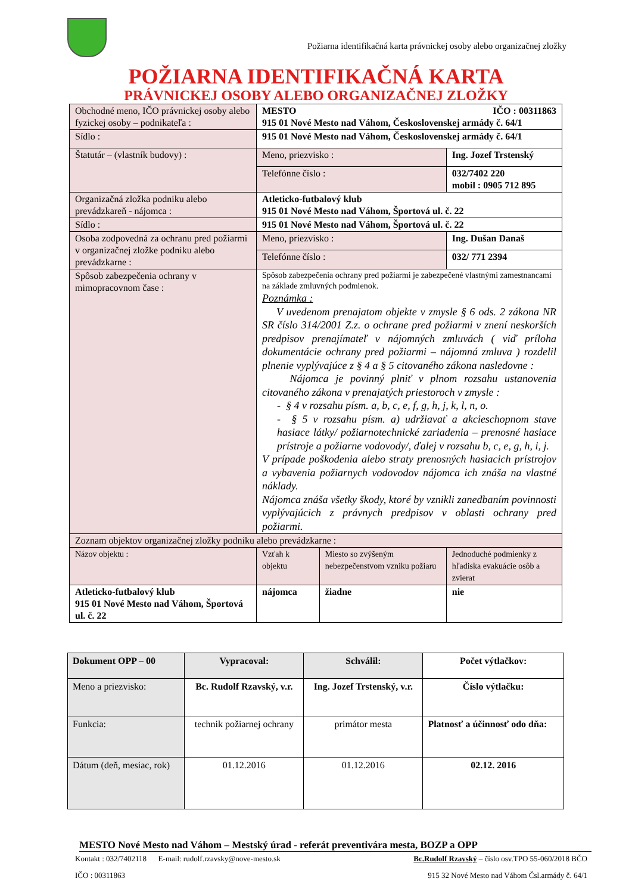Požiarna identifikačná karta právnickej osoby alebo organizačnej zložky
POŽIARNA IDENTIFIKAČNÁ KARTA
PRÁVNICKEJ OSOBY ALEBO ORGANIZAČNEJ ZLOŽKY
| Obchodné meno, IČO právnickej osoby alebo fyzickej osoby – podnikateľa : | MESTO IČO : 00311863 915 01 Nové Mesto nad Váhom, Československej armády č. 64/1 | | |
| Sídlo : | 915 01 Nové Mesto nad Váhom, Československej armády č. 64/1 | | |
| Štatutár – (vlastník budovy) : | Meno, priezvisko : | | Ing. Jozef Trstenský |
| | Telefónne číslo : | | 032/7402 220 mobil : 0905 712 895 |
| Organizačná zložka podniku alebo prevádzkareň - nájomca : | Atleticko-futbalový klub 915 01 Nové Mesto nad Váhom, Športová ul. č. 22 | | |
| Sídlo : | 915 01 Nové Mesto nad Váhom, Športová ul. č. 22 | | |
| Osoba zodpovedná za ochranu pred požiarmi v organizačnej zložke podniku alebo prevádzkarne : | Meno, priezvisko : | | Ing. Dušan Današ |
| | Telefónne číslo : | | 032/ 771 2394 |
| Spôsob zabezpečenia ochrany v mimopracovnom čase : | Spôsob zabezpečenia ochrany pred požiarmi je zabezpečené vlastnými zamestnancami na základe zmluvných podmienok. Poznámka : V uvedenom prenajatom objekte v zmysle § 6 ods. 2 zákona NR SR číslo 314/2001 Z.z. o ochrane pred požiarmi v znení neskorších predpisov prenajímateľ v nájomných zmluvách ( viď príloha dokumentácie ochrany pred požiarmi – nájomná zmluva ) rozdelil plnenie vyplývajúce z § 4 a § 5 citovaného zákona nasledovne : Nájomca je povinný plniť v plnom rozsahu ustanovenia citovaného zákona v prenajatých priestoroch v zmysle : - § 4 v rozsahu písm. a, b, c, e, f, g, h, j, k, l, n, o. - § 5 v rozsahu písm. a) udržiavať a akcieschopnom stave hasiace látky/ požiarnotechnické zariadenia – prenosné hasiace prístroje a požiarne vodovody/, ďalej v rozsahu b, c, e, g, h, i, j. V prípade poškodenia alebo straty prenosných hasiacich prístrojov a vybavenia požiarnych vodovodov nájomca ich znáša na vlastné náklady. Nájomca znáša všetky škody, ktoré by vznikli zanedbaním povinnosti vyplývajúcich z právnych predpisov v oblasti ochrany pred požiarmi. | | |
| Zoznam objektov organizačnej zložky podniku alebo prevádzkarne : | | | |
| Názov objektu : | Vzťah k objektu | Miesto so zvýšeným nebezpečenstvom vzniku požiaru | Jednoduché podmienky z hľadiska evakuácie osôb a zvierat |
| Atleticko-futbalový klub 915 01 Nové Mesto nad Váhom, Športová ul. č. 22 | nájomca | žiadne | nie |
| Dokument OPP – 00 | Vypracoval: | Schválil: | Počet výtlačkov: |
| Meno a priezvisko: | Bc. Rudolf Rzavský, v.r. | Ing. Jozef Trstenský, v.r. | Číslo výtlačku: |
| Funkcia: | technik požiarnej ochrany | primátor mesta | Platnosť a účinnosť odo dňa: |
| Dátum (deň, mesiac, rok) | 01.12.2016 | 01.12.2016 | 02.12. 2016 |
MESTO Nové Mesto nad Váhom – Mestský úrad - referát preventivára mesta, BOZP a OPP
Kontakt : 032/7402118 E-mail: rudolf.rzavsky@nove-mesto.sk Bc.Rudolf Rzavský – číslo osv.TPO 55-060/2018 BČO
IČO : 00311863 915 32 Nové Mesto nad Váhom Čsl.armády č. 64/1